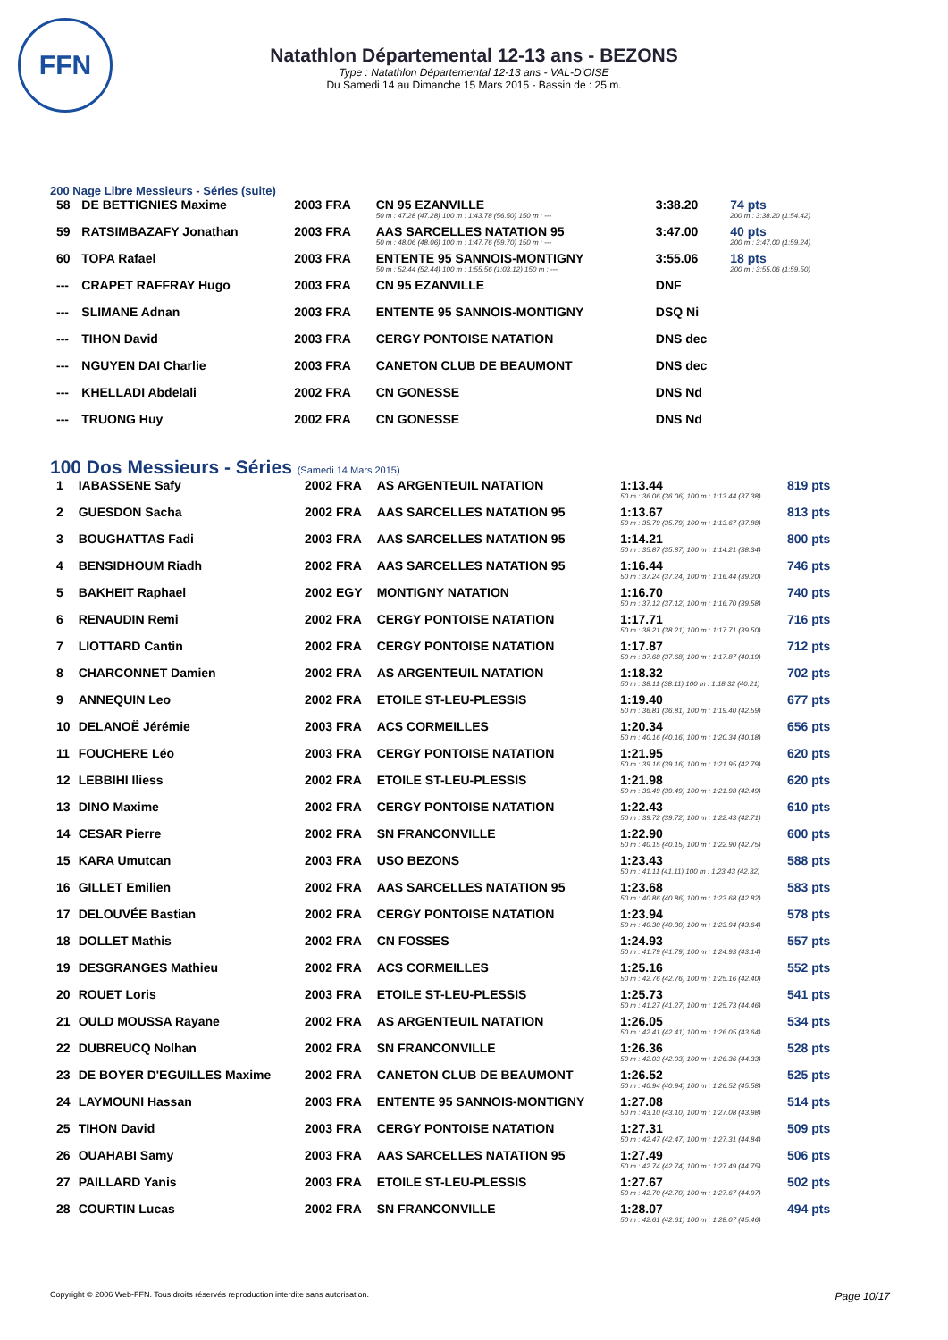FFN
Natathlon Départemental 12-13 ans - BEZONS
Type : Natathlon Départemental 12-13 ans - VAL-D'OISE
Du Samedi 14 au Dimanche 15 Mars 2015 - Bassin de : 25 m.
200 Nage Libre Messieurs - Séries (suite)
| 58 | DE BETTIGNIES Maxime | 2003 FRA | CN 95 EZANVILLE 50 m : 47.28 (47.28) 100 m : 1:43.78 (56.50) 150 m : --- | 3:38.20 | 74 pts 200 m : 3:38.20 (1:54.42) |
| 59 | RATSIMBAZAFY Jonathan | 2003 FRA | AAS SARCELLES NATATION 95 50 m : 48.06 (48.06) 100 m : 1:47.76 (59.70) 150 m : --- | 3:47.00 | 40 pts 200 m : 3:47.00 (1:59.24) |
| 60 | TOPA Rafael | 2003 FRA | ENTENTE 95 SANNOIS-MONTIGNY 50 m : 52.44 (52.44) 100 m : 1:55.56 (1:03.12) 150 m : --- | 3:55.06 | 18 pts 200 m : 3:55.06 (1:59.50) |
| --- | CRAPET RAFFRAY Hugo | 2003 FRA | CN 95 EZANVILLE | DNF | |
| --- | SLIMANE Adnan | 2003 FRA | ENTENTE 95 SANNOIS-MONTIGNY | DSQ Ni | |
| --- | TIHON David | 2003 FRA | CERGY PONTOISE NATATION | DNS dec | |
| --- | NGUYEN DAI Charlie | 2003 FRA | CANETON CLUB DE BEAUMONT | DNS dec | |
| --- | KHELLADI Abdelali | 2002 FRA | CN GONESSE | DNS Nd | |
| --- | TRUONG Huy | 2002 FRA | CN GONESSE | DNS Nd | |
100 Dos Messieurs - Séries (Samedi 14 Mars 2015)
| 1 | IABASSENE Safy | 2002 FRA | AS ARGENTEUIL NATATION | 1:13.44 50 m : 36.06 (36.06) 100 m : 1:13.44 (37.38) | 819 pts |
| 2 | GUESDON Sacha | 2002 FRA | AAS SARCELLES NATATION 95 | 1:13.67 50 m : 35.79 (35.79) 100 m : 1:13.67 (37.88) | 813 pts |
| 3 | BOUGHATTAS Fadi | 2003 FRA | AAS SARCELLES NATATION 95 | 1:14.21 50 m : 35.87 (35.87) 100 m : 1:14.21 (38.34) | 800 pts |
| 4 | BENSIDHOUM Riadh | 2002 FRA | AAS SARCELLES NATATION 95 | 1:16.44 50 m : 37.24 (37.24) 100 m : 1:16.44 (39.20) | 746 pts |
| 5 | BAKHEIT Raphael | 2002 EGY | MONTIGNY NATATION | 1:16.70 50 m : 37.12 (37.12) 100 m : 1:16.70 (39.58) | 740 pts |
| 6 | RENAUDIN Remi | 2002 FRA | CERGY PONTOISE NATATION | 1:17.71 50 m : 38.21 (38.21) 100 m : 1:17.71 (39.50) | 716 pts |
| 7 | LIOTTARD Cantin | 2002 FRA | CERGY PONTOISE NATATION | 1:17.87 50 m : 37.68 (37.68) 100 m : 1:17.87 (40.19) | 712 pts |
| 8 | CHARCONNET Damien | 2002 FRA | AS ARGENTEUIL NATATION | 1:18.32 50 m : 38.11 (38.11) 100 m : 1:18.32 (40.21) | 702 pts |
| 9 | ANNEQUIN Leo | 2002 FRA | ETOILE ST-LEU-PLESSIS | 1:19.40 50 m : 36.81 (36.81) 100 m : 1:19.40 (42.59) | 677 pts |
| 10 | DELANOË Jérémie | 2003 FRA | ACS CORMEILLES | 1:20.34 50 m : 40.16 (40.16) 100 m : 1:20.34 (40.18) | 656 pts |
| 11 | FOUCHERE Léo | 2003 FRA | CERGY PONTOISE NATATION | 1:21.95 50 m : 39.16 (39.16) 100 m : 1:21.95 (42.79) | 620 pts |
| 12 | LEBBIHI Iliess | 2002 FRA | ETOILE ST-LEU-PLESSIS | 1:21.98 50 m : 39.49 (39.49) 100 m : 1:21.98 (42.49) | 620 pts |
| 13 | DINO Maxime | 2002 FRA | CERGY PONTOISE NATATION | 1:22.43 50 m : 39.72 (39.72) 100 m : 1:22.43 (42.71) | 610 pts |
| 14 | CESAR Pierre | 2002 FRA | SN FRANCONVILLE | 1:22.90 50 m : 40.15 (40.15) 100 m : 1:22.90 (42.75) | 600 pts |
| 15 | KARA Umutcan | 2003 FRA | USO BEZONS | 1:23.43 50 m : 41.11 (41.11) 100 m : 1:23.43 (42.32) | 588 pts |
| 16 | GILLET Emilien | 2002 FRA | AAS SARCELLES NATATION 95 | 1:23.68 50 m : 40.86 (40.86) 100 m : 1:23.68 (42.82) | 583 pts |
| 17 | DELOUVÉE Bastian | 2002 FRA | CERGY PONTOISE NATATION | 1:23.94 50 m : 40.30 (40.30) 100 m : 1:23.94 (43.64) | 578 pts |
| 18 | DOLLET Mathis | 2002 FRA | CN FOSSES | 1:24.93 50 m : 41.79 (41.79) 100 m : 1:24.93 (43.14) | 557 pts |
| 19 | DESGRANGES Mathieu | 2002 FRA | ACS CORMEILLES | 1:25.16 50 m : 42.76 (42.76) 100 m : 1:25.16 (42.40) | 552 pts |
| 20 | ROUET Loris | 2003 FRA | ETOILE ST-LEU-PLESSIS | 1:25.73 50 m : 41.27 (41.27) 100 m : 1:25.73 (44.46) | 541 pts |
| 21 | OULD MOUSSA Rayane | 2002 FRA | AS ARGENTEUIL NATATION | 1:26.05 50 m : 42.41 (42.41) 100 m : 1:26.05 (43.64) | 534 pts |
| 22 | DUBREUCQ Nolhan | 2002 FRA | SN FRANCONVILLE | 1:26.36 50 m : 42.03 (42.03) 100 m : 1:26.36 (44.33) | 528 pts |
| 23 | DE BOYER D'EGUILLES Maxime | 2002 FRA | CANETON CLUB DE BEAUMONT | 1:26.52 50 m : 40.94 (40.94) 100 m : 1:26.52 (45.58) | 525 pts |
| 24 | LAYMOUNI Hassan | 2003 FRA | ENTENTE 95 SANNOIS-MONTIGNY | 1:27.08 50 m : 43.10 (43.10) 100 m : 1:27.08 (43.98) | 514 pts |
| 25 | TIHON David | 2003 FRA | CERGY PONTOISE NATATION | 1:27.31 50 m : 42.47 (42.47) 100 m : 1:27.31 (44.84) | 509 pts |
| 26 | OUAHABI Samy | 2003 FRA | AAS SARCELLES NATATION 95 | 1:27.49 50 m : 42.74 (42.74) 100 m : 1:27.49 (44.75) | 506 pts |
| 27 | PAILLARD Yanis | 2003 FRA | ETOILE ST-LEU-PLESSIS | 1:27.67 50 m : 42.70 (42.70) 100 m : 1:27.67 (44.97) | 502 pts |
| 28 | COURTIN Lucas | 2002 FRA | SN FRANCONVILLE | 1:28.07 50 m : 42.61 (42.61) 100 m : 1:28.07 (45.46) | 494 pts |
Copyright © 2006 Web-FFN. Tous droits réservés reproduction interdite sans autorisation. Page 10/17